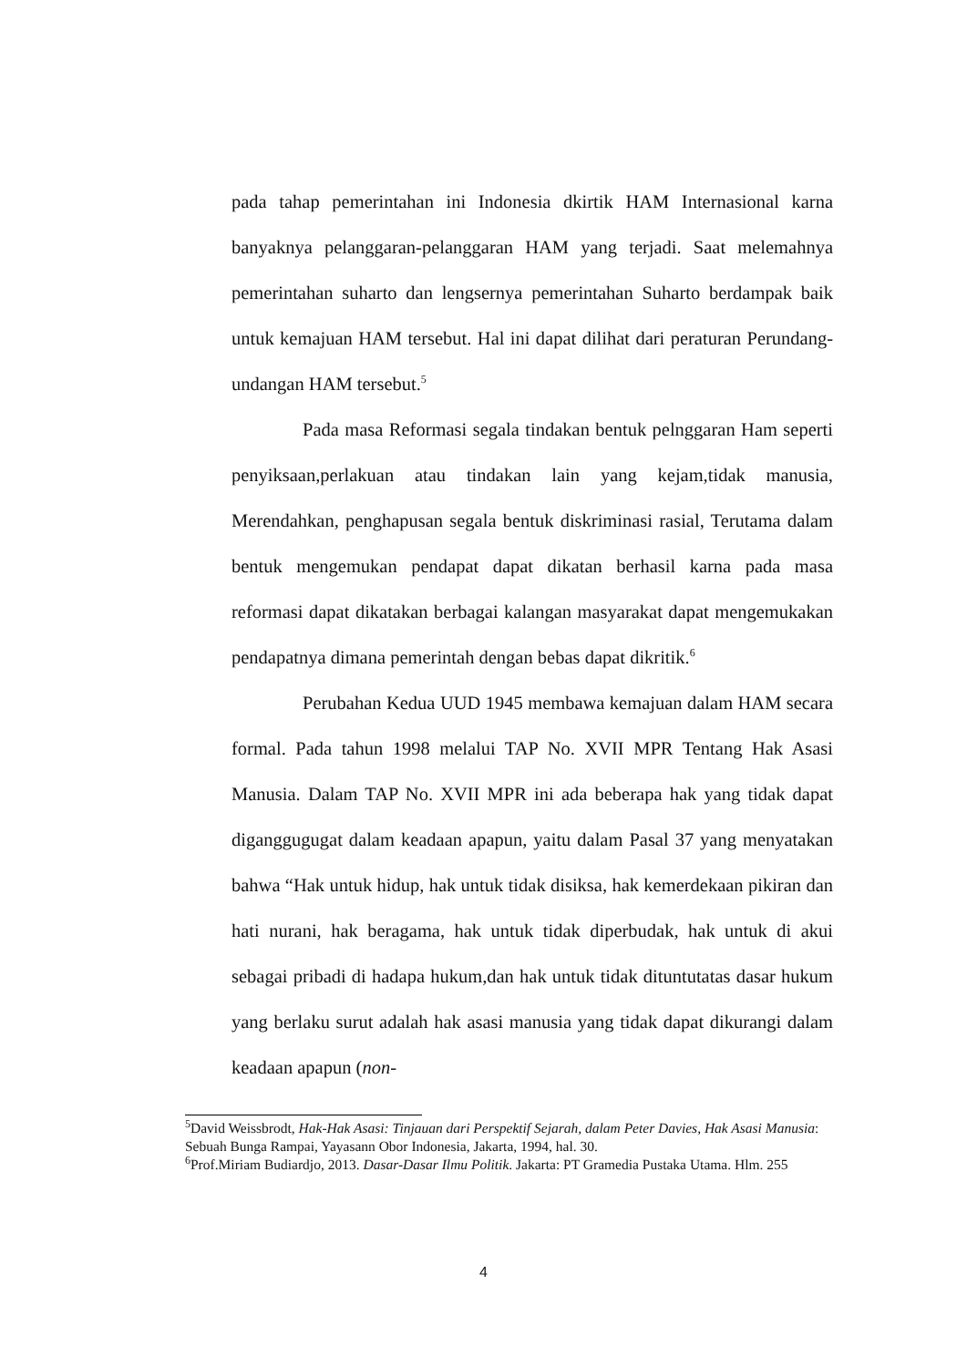pada tahap pemerintahan ini Indonesia dkirtik HAM Internasional karna banyaknya pelanggaran-pelanggaran HAM yang terjadi. Saat melemahnya pemerintahan suharto dan lengsernya pemerintahan Suharto berdampak baik untuk kemajuan HAM tersebut. Hal ini dapat dilihat dari peraturan Perundang-undangan HAM tersebut.<sup>5</sup>
Pada masa Reformasi segala tindakan bentuk pelnggaran Ham seperti penyiksaan,perlakuan atau tindakan lain yang kejam,tidak manusia, Merendahkan, penghapusan segala bentuk diskriminasi rasial, Terutama dalam bentuk mengemukan pendapat dapat dikatan berhasil karna pada masa reformasi dapat dikatakan berbagai kalangan masyarakat dapat mengemukakan pendapatnya dimana pemerintah dengan bebas dapat dikritik.<sup>6</sup>
Perubahan Kedua UUD 1945 membawa kemajuan dalam HAM secara formal. Pada tahun 1998 melalui TAP No. XVII MPR Tentang Hak Asasi Manusia. Dalam TAP No. XVII MPR ini ada beberapa hak yang tidak dapat diganggugugat dalam keadaan apapun, yaitu dalam Pasal 37 yang menyatakan bahwa “Hak untuk hidup, hak untuk tidak disiksa, hak kemerdekaan pikiran dan hati nurani, hak beragama, hak untuk tidak diperbudak, hak untuk di akui sebagai pribadi di hadapa hukum,dan hak untuk tidak dituntutatas dasar hukum yang berlaku surut adalah hak asasi manusia yang tidak dapat dikurangi dalam keadaan apapun (non-
<sup>5</sup> David Weissbrodt, Hak-Hak Asasi: Tinjauan dari Perspektif Sejarah, dalam Peter Davies, Hak Asasi Manusia: Sebuah Bunga Rampai, Yayasann Obor Indonesia, Jakarta, 1994, hal. 30.
<sup>6</sup> Prof.Miriam Budiardjo, 2013. Dasar-Dasar Ilmu Politik. Jakarta: PT Gramedia Pustaka Utama. Hlm. 255
4